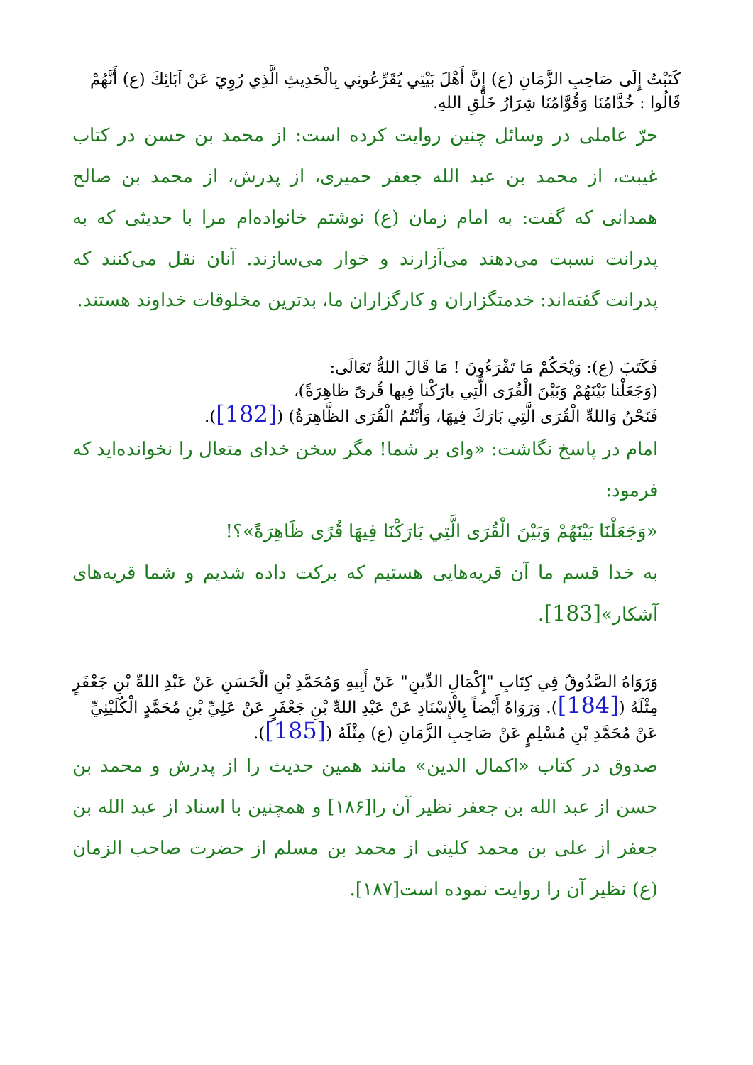كَتَبْتُ إِلَى صَاحِبِ الزَّمَانِ (ع) إِنَّ أَهْلَ بَيْتِي يُقَرِّعُونِي بِالْحَدِيثِ الَّذِي رُوِيَ عَنْ آبَائِكَ (ع) أَنَّهُمْ قَالُوا : خُدَّامُنَا وَقُوَّامُنَا شِرَارُ خَلْقِ اللهِ.
حرّ عاملی در وسائل چنین روایت کرده است: از محمد بن حسن در کتاب غیبت، از محمد بن عبد الله جعفر حمیری، از پدرش، از محمد بن صالح همدانی که گفت: به امام زمان (ع) نوشتم خانواده‌ام مرا با حدیثی که به پدرانت نسبت می‌دهند می‌آزارند و خوار می‌سازند. آنان نقل می‌کنند که پدرانت گفته‌اند: خدمتگزاران و کارگزاران ما، بدترین مخلوقات خداوند هستند.
فَكَتَبَ (ع): وَيْحَكُمْ مَا تَقْرَءُونَ ! مَا قَالَ اللهُّ تَعَالَى:
(وَجَعَلْنا بَيْنَهُمْ وَبَيْنَ الْقُرَى الَّتِي بارَكْنا فِيها قُرىً ظاهِرَةً)،
فَنَحْنُ وَاللهِّ الْقُرَى الَّتِي بَارَكَ فِيهَا، وَأَنْتُمُ الْقُرَى الظَّاهِرَةُ) ([182]).
امام در پاسخ نگاشت: «وای بر شما! مگر سخن خدای متعال را نخوانده‌اید که فرمود:
«وَجَعَلْنَا بَيْنَهُمْ وَبَيْنَ الْقُرَى الَّتِي بَارَكْنَا فِيهَا قُرًى ظَاهِرَةً»؟!
به خدا قسم ما آن قریه‌هایی هستیم که برکت داده شدیم و شما قریه‌های آشکار»[183].
وَرَوَاهُ الصَّدُوقُ فِي كِتَابِ "إِكْمَالِ الدِّينِ" عَنْ أَبِيهِ وَمُحَمَّدِ بْنِ الْحَسَنِ عَنْ عَبْدِ اللهِّ بْنِ جَعْفَرٍ مِثْلَهُ ([184]). وَرَوَاهُ أَيْضاً بِالْإِسْنَادِ عَنْ عَبْدِ اللهِّ بْنِ جَعْفَرٍ عَنْ عَلِيِّ بْنِ مُحَمَّدٍ الْكُلَيْنِيِّ عَنْ مُحَمَّدِ بْنِ مُسْلِمٍ عَنْ صَاحِبِ الزَّمَانِ (ع) مِثْلَهُ ([185]).
صدوق در کتاب «اکمال الدین» مانند همین حدیث را از پدرش و محمد بن حسن از عبد الله بن جعفر نظیر آن را[۱۸۶] و همچنین با اسناد از عبد الله بن جعفر از علی بن محمد کلینی از محمد بن مسلم از حضرت صاحب الزمان (ع) نظیر آن را روایت نموده است[۱۸۷].